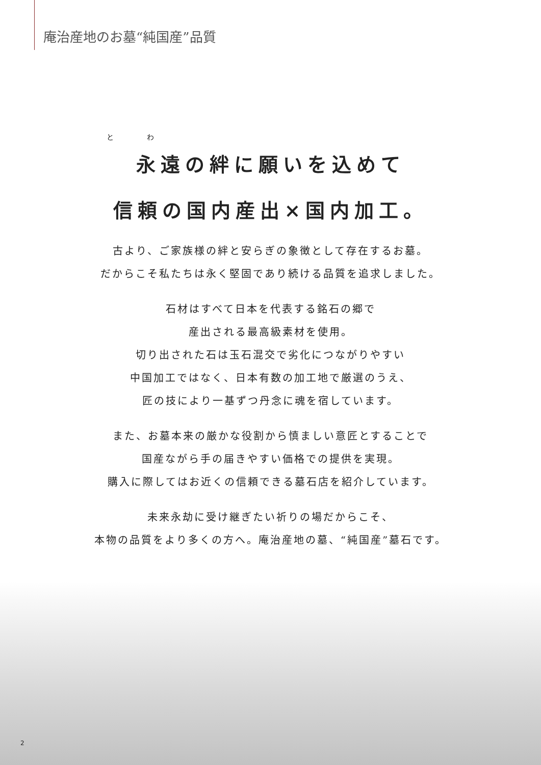庵治産地のお墓“純国産”品質
と わ
永遠の絆に願いを込めて
信頼の国内産出×国内加工。
古より、ご家族様の絆と安らぎの象徴として存在するお墓。
だからこそ私たちは永く堅固であり続ける品質を追求しました。
石材はすべて日本を代表する銘石の郷で
産出される最高級素材を使用。
切り出された石は玉石混交で劣化につながりやすい
中国加工ではなく、日本有数の加工地で厳選のうえ、
匠の技により一基ずつ丹念に魂を宿しています。
また、お墓本来の厳かな役割から慎ましい意匠とすることで
国産ながら手の届きやすい価格での提供を実現。
購入に際してはお近くの信頼できる墓石店を紹介しています。
未来永劫に受け継ぎたい祈りの場だからこそ、
本物の品質をより多くの方へ。庵治産地の墓、“純国産”墓石です。
2